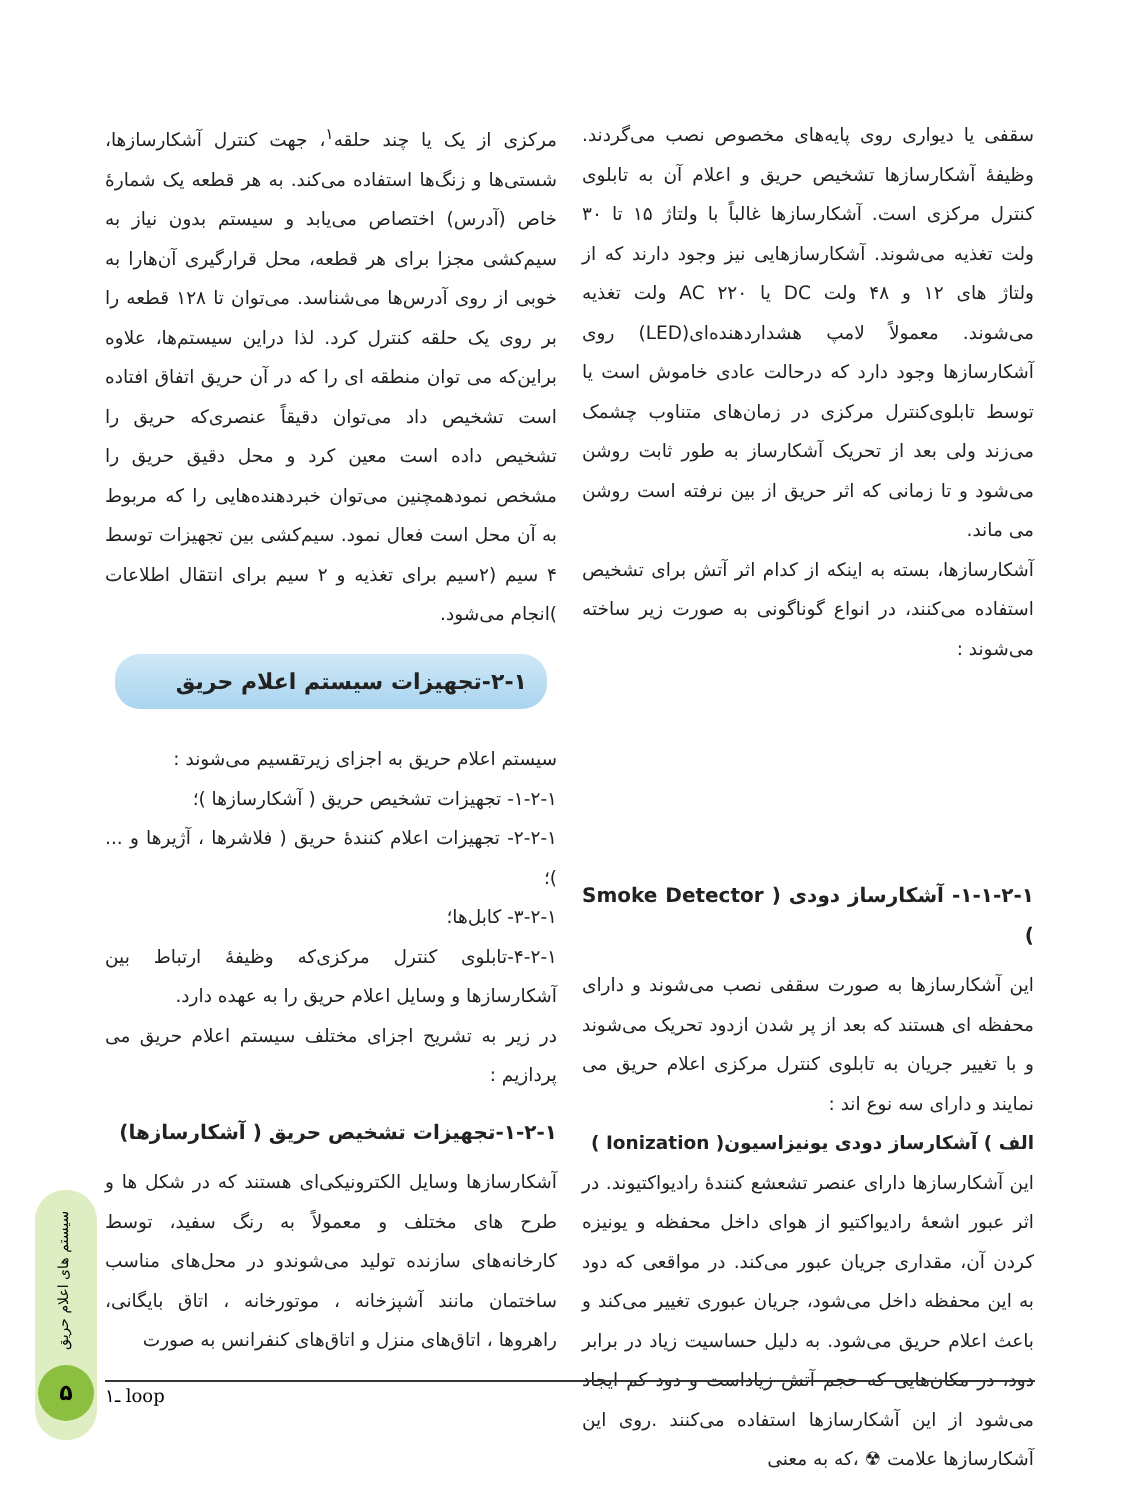مرکزی از یک یا چند حلقه<sup>۱</sup>، جهت کنترل آشکارسازها، شستی‌ها و زنگ‌ها استفاده می‌کند. به هر قطعه یک شمارهٔ خاص (آدرس) اختصاص می‌یابد و سیستم بدون نیاز به سیم‌کشی مجزا برای هر قطعه، محل قرارگیری آن‌هارا به خوبی از روی آدرس‌ها می‌شناسد. می‌توان تا ۱۲۸ قطعه را بر روی یک حلقه کنترل کرد. لذا دراین سیستم‌ها، علاوه براین‌که می توان منطقه ای را که در آن حریق اتفاق افتاده است تشخیص داد می‌توان دقیقاً عنصری‌که حریق را تشخیص داده است معین کرد و محل دقیق حریق را مشخص نمودهمچنین می‌توان خبردهنده‌هایی را که مربوط به آن محل است فعال نمود. سیم‌کشی بین تجهیزات توسط ۴ سیم (۲سیم برای تغذیه و ۲ سیم برای انتقال اطلاعات )انجام می‌شود.
۲-۱-تجهیزات سیستم اعلام حریق
سیستم اعلام حریق به اجزای زیرتقسیم می‌شوند :
۱-۲-۱- تجهیزات تشخیص حریق ( آشکارسازها )؛
۲-۲-۱- تجهیزات اعلام کنندهٔ حریق ( فلاشرها ، آژیرها و ... )؛
۳-۲-۱- کابل‌ها؛
۴-۲-۱-تابلوی کنترل مرکزی‌که وظیفهٔ ارتباط بین آشکارسازها و وسایل اعلام حریق را به عهده دارد.
در زیر به تشریح اجزای مختلف سیستم اعلام حریق می پردازیم :
۱-۲-۱-تجهیزات تشخیص حریق ( آشکارسازها)
آشکارسازها وسایل الکترونیکی‌ای هستند که در شکل ها و طرح های مختلف و معمولاً به رنگ سفید، توسط کارخانه‌های سازنده تولید می‌شوندو در محل‌های مناسب ساختمان مانند آشپزخانه ، موتورخانه ، اتاق بایگانی، راهروها ، اتاق‌های منزل و اتاق‌های کنفرانس به صورت
سقفی یا دیواری روی پایه‌های مخصوص نصب می‌گردند. وظیفهٔ آشکارسازها تشخیص حریق و اعلام آن به تابلوی کنترل مرکزی است. آشکارسازها غالباً با ولتاژ ۱۵ تا ۳۰ ولت تغذیه می‌شوند. آشکارسازهایی نیز وجود دارند که از ولتاژ های ۱۲ و ۴۸ ولت DC یا AC ۲۲۰ ولت تغذیه می‌شوند. معمولاً لامپ هشداردهنده‌ای(LED) روی آشکارسازها وجود دارد که درحالت عادی خاموش است یا توسط تابلوی‌کنترل مرکزی در زمان‌های متناوب چشمک می‌زند ولی بعد از تحریک آشکارساز به طور ثابت روشن می‌شود و تا زمانی که اثر حریق از بین نرفته است روشن می ماند.
آشکارسازها، بسته به اینکه از کدام اثر آتش برای تشخیص استفاده می‌کنند، در انواع گوناگونی به صورت زیر ساخته می‌شوند :
۱-۱-۲-۱- آشکارساز دودی ( Smoke Detector )
این آشکارسازها به صورت سقفی نصب می‌شوند و دارای محفظه ای هستند که بعد از پر شدن ازدود تحریک می‌شوند و با تغییر جریان به تابلوی کنترل مرکزی اعلام حریق می نمایند و دارای سه نوع اند :
الف ) آشکارساز دودی یونیزاسیون( Ionization )
این آشکارسازها دارای عنصر تشعشع کنندهٔ رادیواکتیوند. در اثر عبور اشعهٔ رادیواکتیو از هوای داخل محفظه و یونیزه کردن آن، مقداری جریان عبور می‌کند. در مواقعی که دود به این محفظه داخل می‌شود، جریان عبوری تغییر می‌کند و باعث اعلام حریق می‌شود. به دلیل حساسیت زیاد در برابر دود، در مکان‌هایی که حجم آتش زیاداست و دود کم ایجاد می‌شود از این آشکارسازها استفاده می‌کنند .روی این آشکارسازها علامت ☢ ،که به معنی
۱ـ loop
سیستم های اعلام حریق
۵